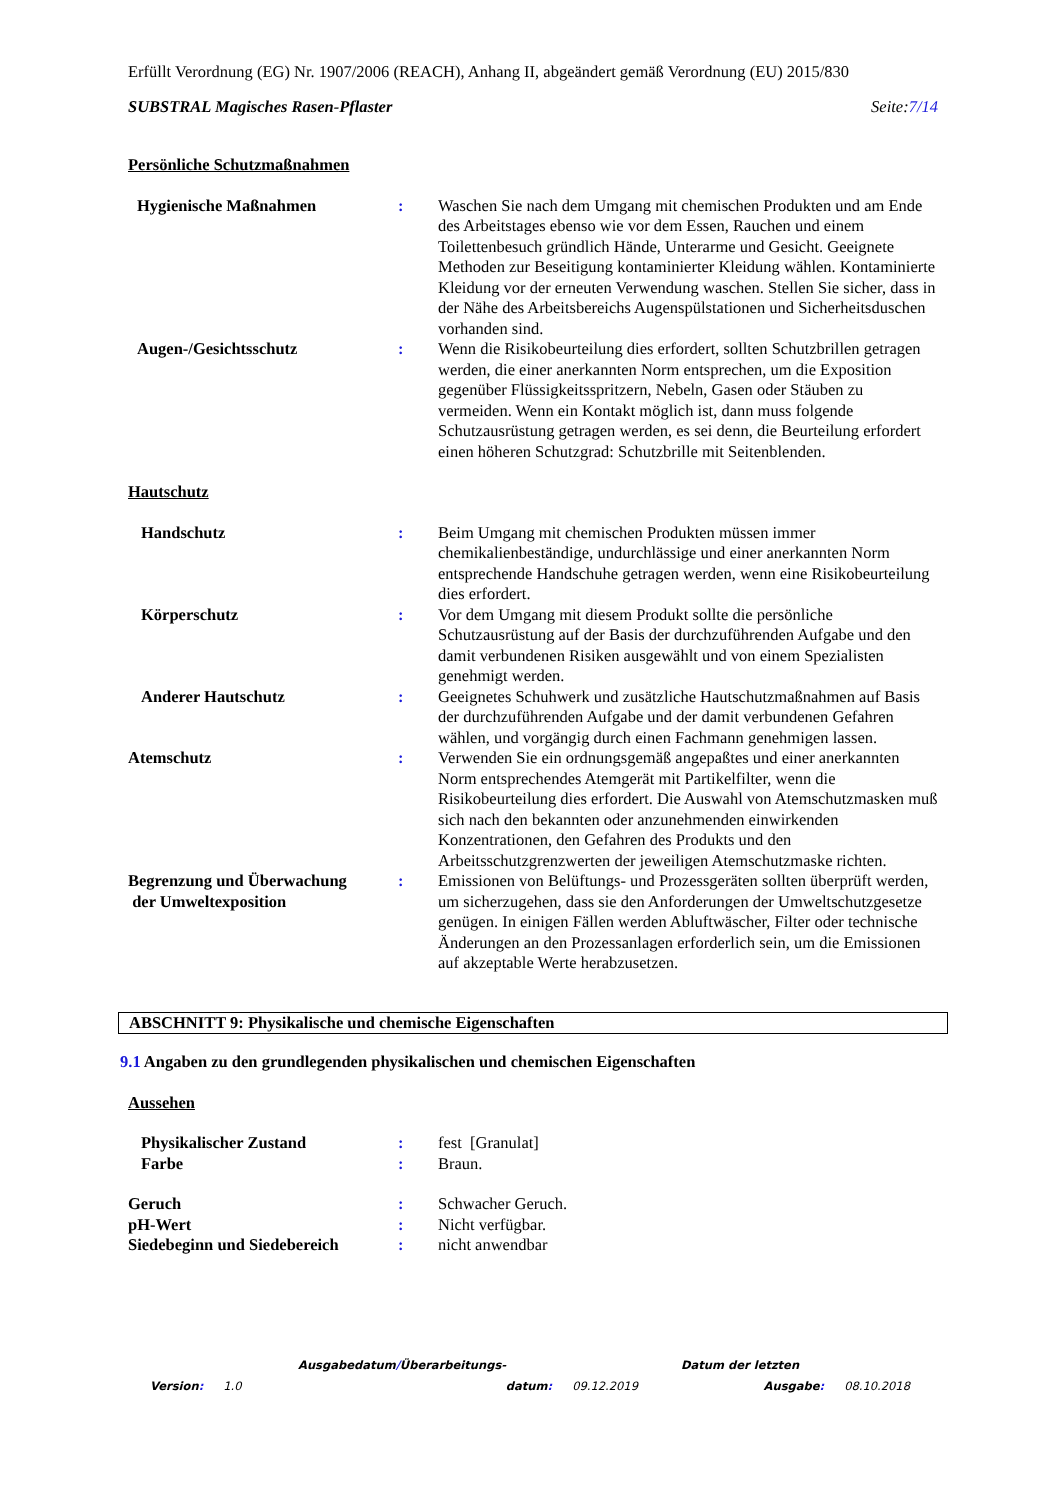Erfüllt Verordnung (EG) Nr. 1907/2006 (REACH), Anhang II, abgeändert gemäß Verordnung (EU) 2015/830
SUBSTRAL Magisches Rasen-Pflaster Seite:7/14
Persönliche Schutzmaßnahmen
Hygienische Maßnahmen : Waschen Sie nach dem Umgang mit chemischen Produkten und am Ende des Arbeitstages ebenso wie vor dem Essen, Rauchen und einem Toilettenbesuch gründlich Hände, Unterarme und Gesicht. Geeignete Methoden zur Beseitigung kontaminierter Kleidung wählen. Kontaminierte Kleidung vor der erneuten Verwendung waschen. Stellen Sie sicher, dass in der Nähe des Arbeitsbereichs Augenspülstationen und Sicherheitsduschen vorhanden sind.
Augen-/Gesichtsschutz : Wenn die Risikobeurteilung dies erfordert, sollten Schutzbrillen getragen werden, die einer anerkannten Norm entsprechen, um die Exposition gegenüber Flüssigkeitsspritzern, Nebeln, Gasen oder Stäuben zu vermeiden. Wenn ein Kontakt möglich ist, dann muss folgende Schutzausrüstung getragen werden, es sei denn, die Beurteilung erfordert einen höheren Schutzgrad: Schutzbrille mit Seitenblenden.
Hautschutz
Handschutz : Beim Umgang mit chemischen Produkten müssen immer chemikalienbeständige, undurchlässige und einer anerkannten Norm entsprechende Handschuhe getragen werden, wenn eine Risikobeurteilung dies erfordert.
Körperschutz : Vor dem Umgang mit diesem Produkt sollte die persönliche Schutzausrüstung auf der Basis der durchzuführenden Aufgabe und den damit verbundenen Risiken ausgewählt und von einem Spezialisten genehmigt werden.
Anderer Hautschutz : Geeignetes Schuhwerk und zusätzliche Hautschutzmaßnahmen auf Basis der durchzuführenden Aufgabe und der damit verbundenen Gefahren wählen, und vorgängig durch einen Fachmann genehmigen lassen.
Atemschutz : Verwenden Sie ein ordnungsgemäß angepaßtes und einer anerkannten Norm entsprechendes Atemgerät mit Partikelfilter, wenn die Risikobeurteilung dies erfordert. Die Auswahl von Atemschutzmasken muß sich nach den bekannten oder anzunehmenden einwirkenden Konzentrationen, den Gefahren des Produkts und den Arbeitsschutzgrenzwerten der jeweiligen Atemschutzmaske richten.
Begrenzung und Überwachung
der Umweltexposition
: Emissionen von Belüftungs- und Prozessgeräten sollten überprüft werden, um sicherzugehen, dass sie den Anforderungen der Umweltschutzgesetze genügen. In einigen Fällen werden Abluftwäscher, Filter oder technische Änderungen an den Prozessanlagen erforderlich sein, um die Emissionen auf akzeptable Werte herabzusetzen.
ABSCHNITT 9: Physikalische und chemische Eigenschaften
9.1 Angaben zu den grundlegenden physikalischen und chemischen Eigenschaften
Aussehen
Physikalischer Zustand : fest [Granulat]
Farbe : Braun.
Geruch : Schwacher Geruch.
pH-Wert : Nicht verfügbar.
Siedebeginn und Siedebereich
: nicht anwendbar
Ausgabedatum/Überarbeitungs- Datum der letzten
Version: 1.0 datum: 09.12.2019 Ausgabe: 08.10.2018